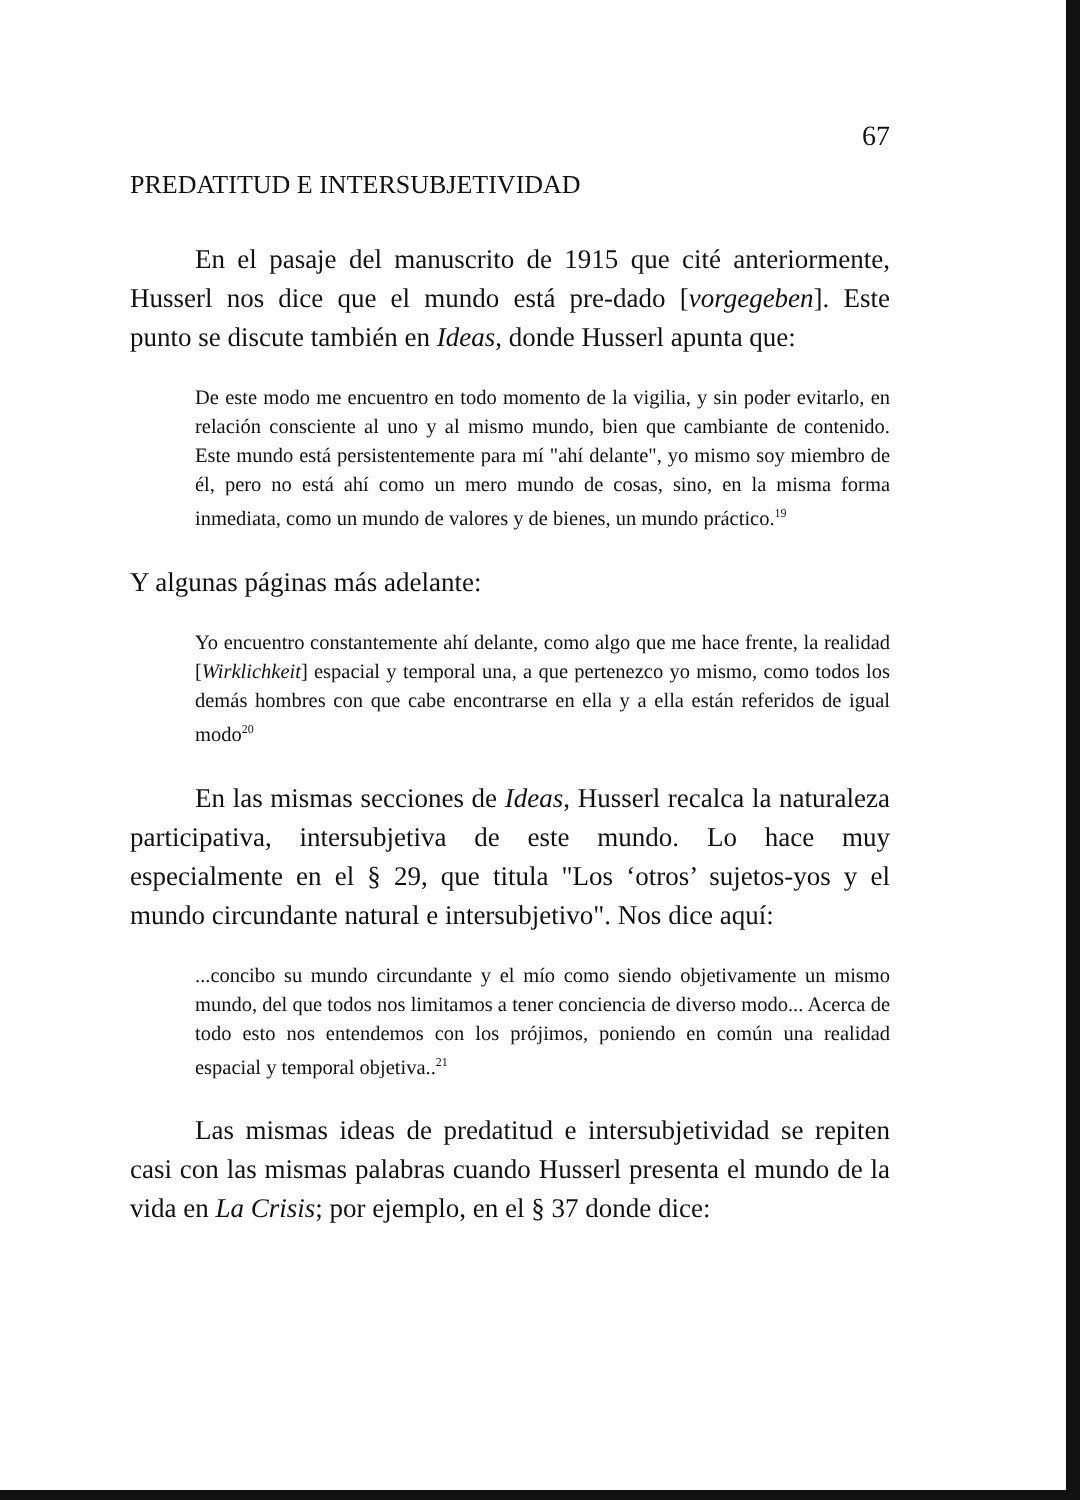67
PREDATITUD E INTERSUBJETIVIDAD
En el pasaje del manuscrito de 1915 que cité anteriormente, Husserl nos dice que el mundo está pre-dado [vorgegeben]. Este punto se discute también en Ideas, donde Husserl apunta que:
De este modo me encuentro en todo momento de la vigilia, y sin poder evitarlo, en relación consciente al uno y al mismo mundo, bien que cambiante de contenido. Este mundo está persistentemente para mí "ahí delante", yo mismo soy miembro de él, pero no está ahí como un mero mundo de cosas, sino, en la misma forma inmediata, como un mundo de valores y de bienes, un mundo práctico.<sup>19</sup>
Y algunas páginas más adelante:
Yo encuentro constantemente ahí delante, como algo que me hace frente, la realidad [Wirklichkeit] espacial y temporal una, a que pertenezco yo mismo, como todos los demás hombres con que cabe encontrarse en ella y a ella están referidos de igual modo<sup>20</sup>
En las mismas secciones de Ideas, Husserl recalca la naturaleza participativa, intersubjetiva de este mundo. Lo hace muy especialmente en el § 29, que titula "Los ‘otros’ sujetos-yos y el mundo circundante natural e intersubjetivo". Nos dice aquí:
...concibo su mundo circundante y el mío como siendo objetivamente un mismo mundo, del que todos nos limitamos a tener conciencia de diverso modo... Acerca de todo esto nos entendemos con los prójimos, poniendo en común una realidad espacial y temporal objetiva..<sup>21</sup>
Las mismas ideas de predatitud e intersubjetividad se repiten casi con las mismas palabras cuando Husserl presenta el mundo de la vida en La Crisis; por ejemplo, en el § 37 donde dice: